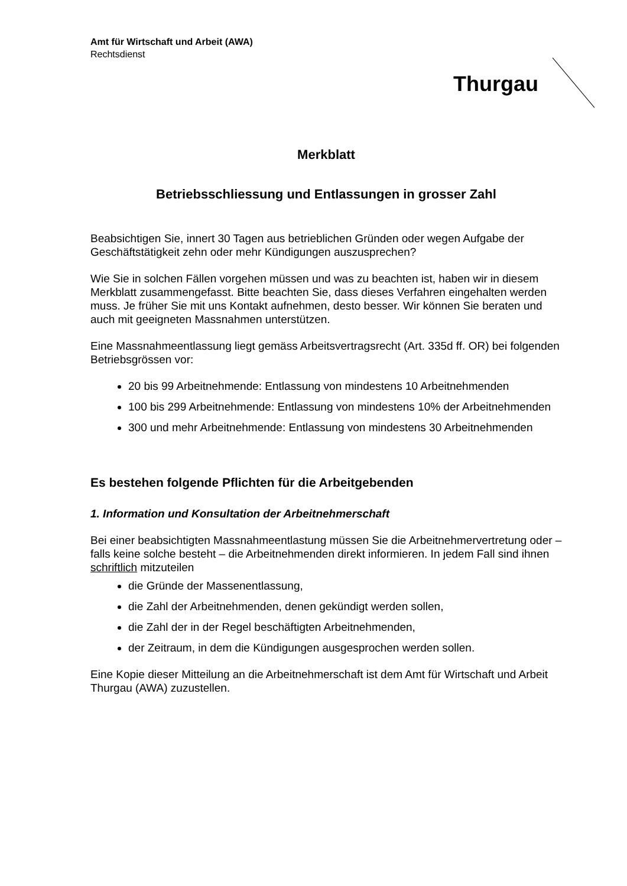Amt für Wirtschaft und Arbeit (AWA)
Rechtsdienst
Thurgau
Merkblatt
Betriebsschliessung und Entlassungen in grosser Zahl
Beabsichtigen Sie, innert 30 Tagen aus betrieblichen Gründen oder wegen Aufgabe der Geschäftstätigkeit zehn oder mehr Kündigungen auszusprechen?
Wie Sie in solchen Fällen vorgehen müssen und was zu beachten ist, haben wir in diesem Merkblatt zusammengefasst. Bitte beachten Sie, dass dieses Verfahren eingehalten werden muss. Je früher Sie mit uns Kontakt aufnehmen, desto besser. Wir können Sie beraten und auch mit geeigneten Massnahmen unterstützen.
Eine Massnahmeentlassung liegt gemäss Arbeitsvertragsrecht (Art. 335d ff. OR) bei folgenden Betriebsgrössen vor:
20 bis 99 Arbeitnehmende: Entlassung von mindestens 10 Arbeitnehmenden
100 bis 299 Arbeitnehmende: Entlassung von mindestens 10% der Arbeitnehmenden
300 und mehr Arbeitnehmende: Entlassung von mindestens 30 Arbeitnehmenden
Es bestehen folgende Pflichten für die Arbeitgebenden
1. Information und Konsultation der Arbeitnehmerschaft
Bei einer beabsichtigten Massnahmeentlastung müssen Sie die Arbeitnehmervertretung oder – falls keine solche besteht – die Arbeitnehmenden direkt informieren. In jedem Fall sind ihnen schriftlich mitzuteilen
die Gründe der Massenentlassung,
die Zahl der Arbeitnehmenden, denen gekündigt werden sollen,
die Zahl der in der Regel beschäftigten Arbeitnehmenden,
der Zeitraum, in dem die Kündigungen ausgesprochen werden sollen.
Eine Kopie dieser Mitteilung an die Arbeitnehmerschaft ist dem Amt für Wirtschaft und Arbeit Thurgau (AWA) zuzustellen.